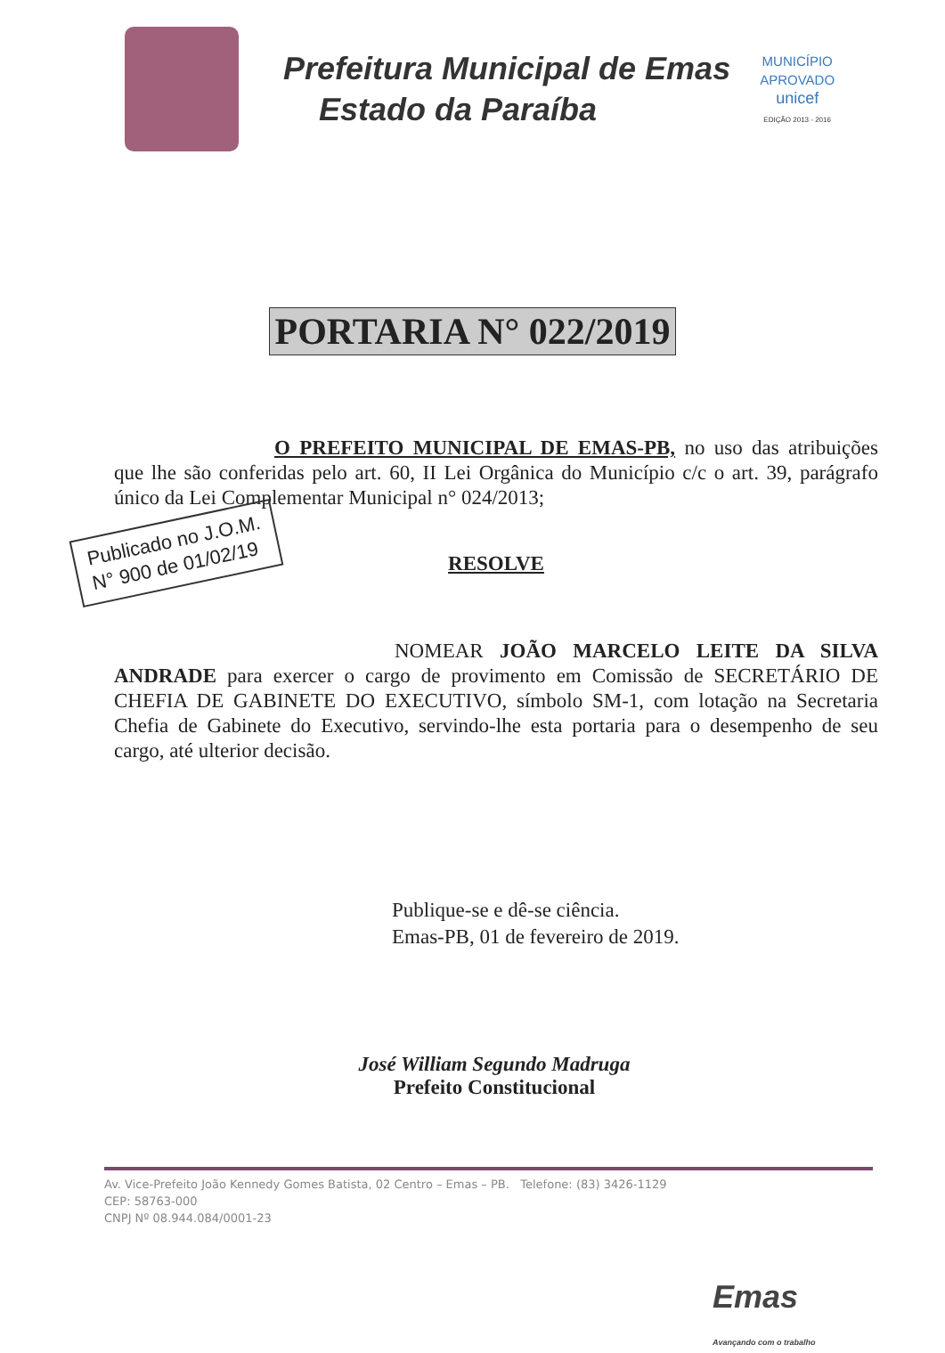Prefeitura Municipal de Emas
Estado da Paraíba
MUNICÍPIO APROVADO
unicef
EDIÇÃO 2013 - 2016
PORTARIA N° 022/2019
O PREFEITO MUNICIPAL DE EMAS-PB, no uso das atribuições que lhe são conferidas pelo art. 60, II Lei Orgânica do Município c/c o art. 39, parágrafo único da Lei Complementar Municipal n° 024/2013;
Publicado no J.O.M.
N° 900 de 01/02/19
RESOLVE
NOMEAR JOÃO MARCELO LEITE DA SILVA ANDRADE para exercer o cargo de provimento em Comissão de SECRETÁRIO DE CHEFIA DE GABINETE DO EXECUTIVO, símbolo SM-1, com lotação na Secretaria Chefia de Gabinete do Executivo, servindo-lhe esta portaria para o desempenho de seu cargo, até ulterior decisão.
Publique-se e dê-se ciência.
Emas-PB, 01 de fevereiro de 2019.
José William Segundo Madruga
Prefeito Constitucional
Av. Vice-Prefeito João Kennedy Gomes Batista, 02 Centro – Emas – PB. Telefone: (83) 3426-1129
CEP: 58763-000
CNPJ Nº 08.944.084/0001-23
Emas
Avançando com o trabalho